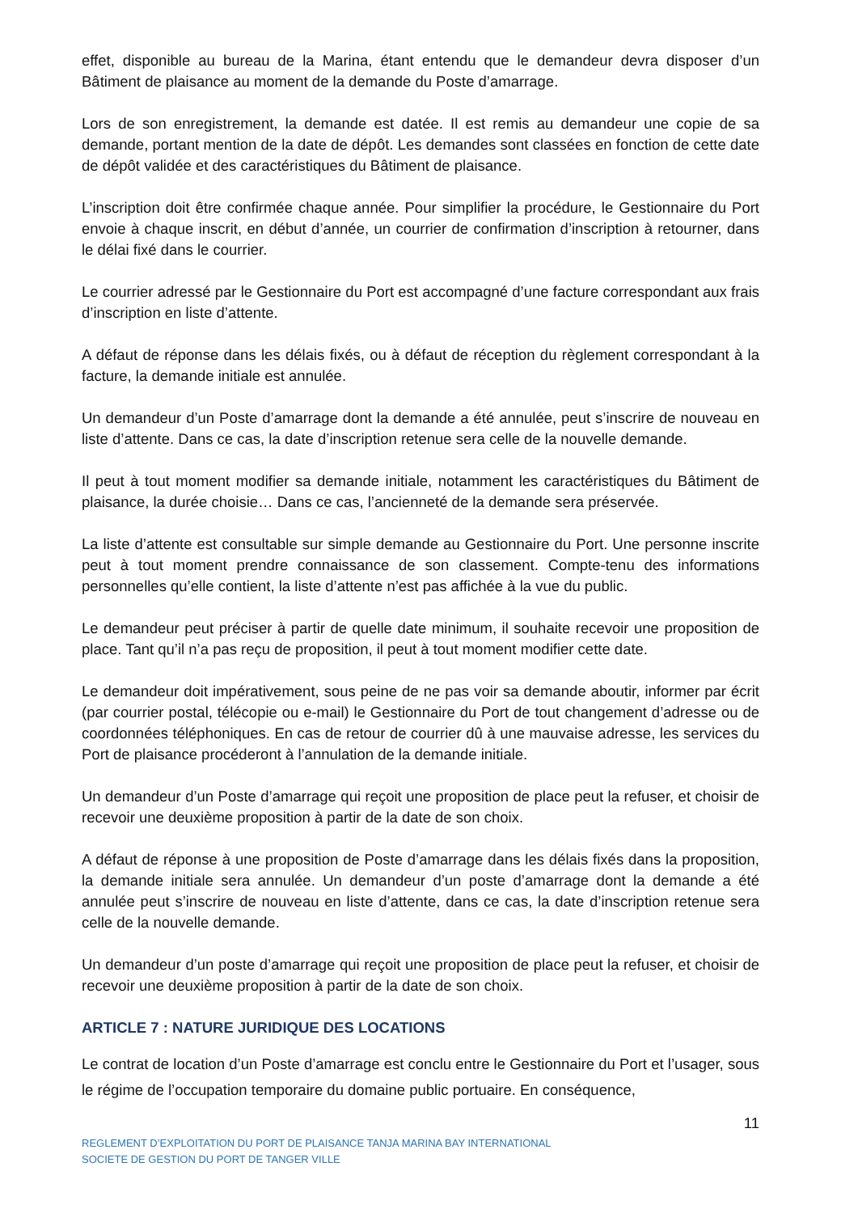effet, disponible au bureau de la Marina, étant entendu que le demandeur devra disposer d’un Bâtiment de plaisance au moment de la demande du Poste d’amarrage.
Lors de son enregistrement, la demande est datée. Il est remis au demandeur une copie de sa demande, portant mention de la date de dépôt. Les demandes sont classées en fonction de cette date de dépôt validée et des caractéristiques du Bâtiment de plaisance.
L’inscription doit être confirmée chaque année. Pour simplifier la procédure, le Gestionnaire du Port envoie à chaque inscrit, en début d’année, un courrier de confirmation d’inscription à retourner, dans le délai fixé dans le courrier.
Le courrier adressé par le Gestionnaire du Port est accompagné d’une facture correspondant aux frais d’inscription en liste d’attente.
A défaut de réponse dans les délais fixés, ou à défaut de réception du règlement correspondant à la facture, la demande initiale est annulée.
Un demandeur d’un Poste d’amarrage dont la demande a été annulée, peut s’inscrire de nouveau en liste d’attente. Dans ce cas, la date d’inscription retenue sera celle de la nouvelle demande.
Il peut à tout moment modifier sa demande initiale, notamment les caractéristiques du Bâtiment de plaisance, la durée choisie… Dans ce cas, l’ancienneté de la demande sera préservée.
La liste d’attente est consultable sur simple demande au Gestionnaire du Port. Une personne inscrite peut à tout moment prendre connaissance de son classement. Compte-tenu des informations personnelles qu’elle contient, la liste d’attente n’est pas affichée à la vue du public.
Le demandeur peut préciser à partir de quelle date minimum, il souhaite recevoir une proposition de place. Tant qu’il n’a pas reçu de proposition, il peut à tout moment modifier cette date.
Le demandeur doit impérativement, sous peine de ne pas voir sa demande aboutir, informer par écrit (par courrier postal, télécopie ou e-mail) le Gestionnaire du Port de tout changement d’adresse ou de coordonnées téléphoniques. En cas de retour de courrier dû à une mauvaise adresse, les services du Port de plaisance procéderont à l’annulation de la demande initiale.
Un demandeur d’un Poste d’amarrage qui reçoit une proposition de place peut la refuser, et choisir de recevoir une deuxième proposition à partir de la date de son choix.
A défaut de réponse à une proposition de Poste d’amarrage dans les délais fixés dans la proposition, la demande initiale sera annulée. Un demandeur d’un poste d’amarrage dont la demande a été annulée peut s’inscrire de nouveau en liste d’attente, dans ce cas, la date d’inscription retenue sera celle de la nouvelle demande.
Un demandeur d’un poste d’amarrage qui reçoit une proposition de place peut la refuser, et choisir de recevoir une deuxième proposition à partir de la date de son choix.
ARTICLE 7 : NATURE JURIDIQUE DES LOCATIONS
Le contrat de location d’un Poste d’amarrage est conclu entre le Gestionnaire du Port et l’usager, sous le régime de l’occupation temporaire du domaine public portuaire. En conséquence,
11
REGLEMENT D’EXPLOITATION DU PORT DE PLAISANCE TANJA MARINA BAY INTERNATIONAL
SOCIETE DE GESTION DU PORT DE TANGER VILLE